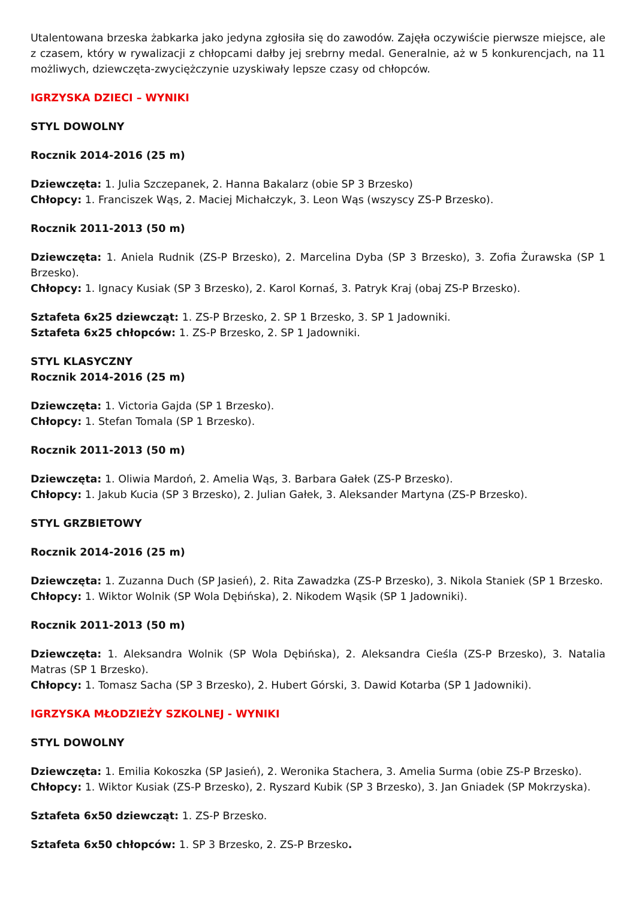Utalentowana brzeska żabkarka jako jedyna zgłosiła się do zawodów. Zajęła oczywiście pierwsze miejsce, ale z czasem, który w rywalizacji z chłopcami dałby jej srebrny medal. Generalnie, aż w 5 konkurencjach, na 11 możliwych, dziewczęta-zwyciężczynie uzyskiwały lepsze czasy od chłopców.
IGRZYSKA DZIECI – WYNIKI
STYL DOWOLNY
Rocznik 2014-2016 (25 m)
Dziewczęta: 1. Julia Szczepanek, 2. Hanna Bakalarz (obie SP 3 Brzesko)
Chłopcy: 1. Franciszek Wąs, 2. Maciej Michałczyk, 3. Leon Wąs (wszyscy ZS-P Brzesko).
Rocznik 2011-2013 (50 m)
Dziewczęta: 1. Aniela Rudnik (ZS-P Brzesko), 2. Marcelina Dyba (SP 3 Brzesko), 3. Zofia Żurawska (SP 1 Brzesko).
Chłopcy: 1. Ignacy Kusiak (SP 3 Brzesko), 2. Karol Kornaś, 3. Patryk Kraj (obaj ZS-P Brzesko).
Sztafeta 6x25 dziewcząt: 1. ZS-P Brzesko, 2. SP 1 Brzesko, 3. SP 1 Jadowniki.
Sztafeta 6x25 chłopców: 1. ZS-P Brzesko, 2. SP 1 Jadowniki.
STYL KLASYCZNY
Rocznik 2014-2016 (25 m)
Dziewczęta: 1. Victoria Gajda (SP 1 Brzesko).
Chłopcy: 1. Stefan Tomala (SP 1 Brzesko).
Rocznik 2011-2013 (50 m)
Dziewczęta: 1. Oliwia Mardoń, 2. Amelia Wąs, 3. Barbara Gałek (ZS-P Brzesko).
Chłopcy: 1. Jakub Kucia (SP 3 Brzesko), 2. Julian Gałek, 3. Aleksander Martyna (ZS-P Brzesko).
STYL GRZBIETOWY
Rocznik 2014-2016 (25 m)
Dziewczęta: 1. Zuzanna Duch (SP Jasień), 2. Rita Zawadzka (ZS-P Brzesko), 3. Nikola Staniek (SP 1 Brzesko.
Chłopcy: 1. Wiktor Wolnik (SP Wola Dębińska), 2. Nikodem Wąsik (SP 1 Jadowniki).
Rocznik 2011-2013 (50 m)
Dziewczęta: 1. Aleksandra Wolnik (SP Wola Dębińska), 2. Aleksandra Cieśla (ZS-P Brzesko), 3. Natalia Matras (SP 1 Brzesko).
Chłopcy: 1. Tomasz Sacha (SP 3 Brzesko), 2. Hubert Górski, 3. Dawid Kotarba (SP 1 Jadowniki).
IGRZYSKA MŁODZIEŻY SZKOLNEJ - WYNIKI
STYL DOWOLNY
Dziewczęta: 1. Emilia Kokoszka (SP Jasień), 2. Weronika Stachera, 3. Amelia Surma (obie ZS-P Brzesko).
Chłopcy: 1. Wiktor Kusiak (ZS-P Brzesko), 2. Ryszard Kubik (SP 3 Brzesko), 3. Jan Gniadek (SP Mokrzyska).
Sztafeta 6x50 dziewcząt: 1. ZS-P Brzesko.
Sztafeta 6x50 chłopców: 1. SP 3 Brzesko, 2. ZS-P Brzesko.